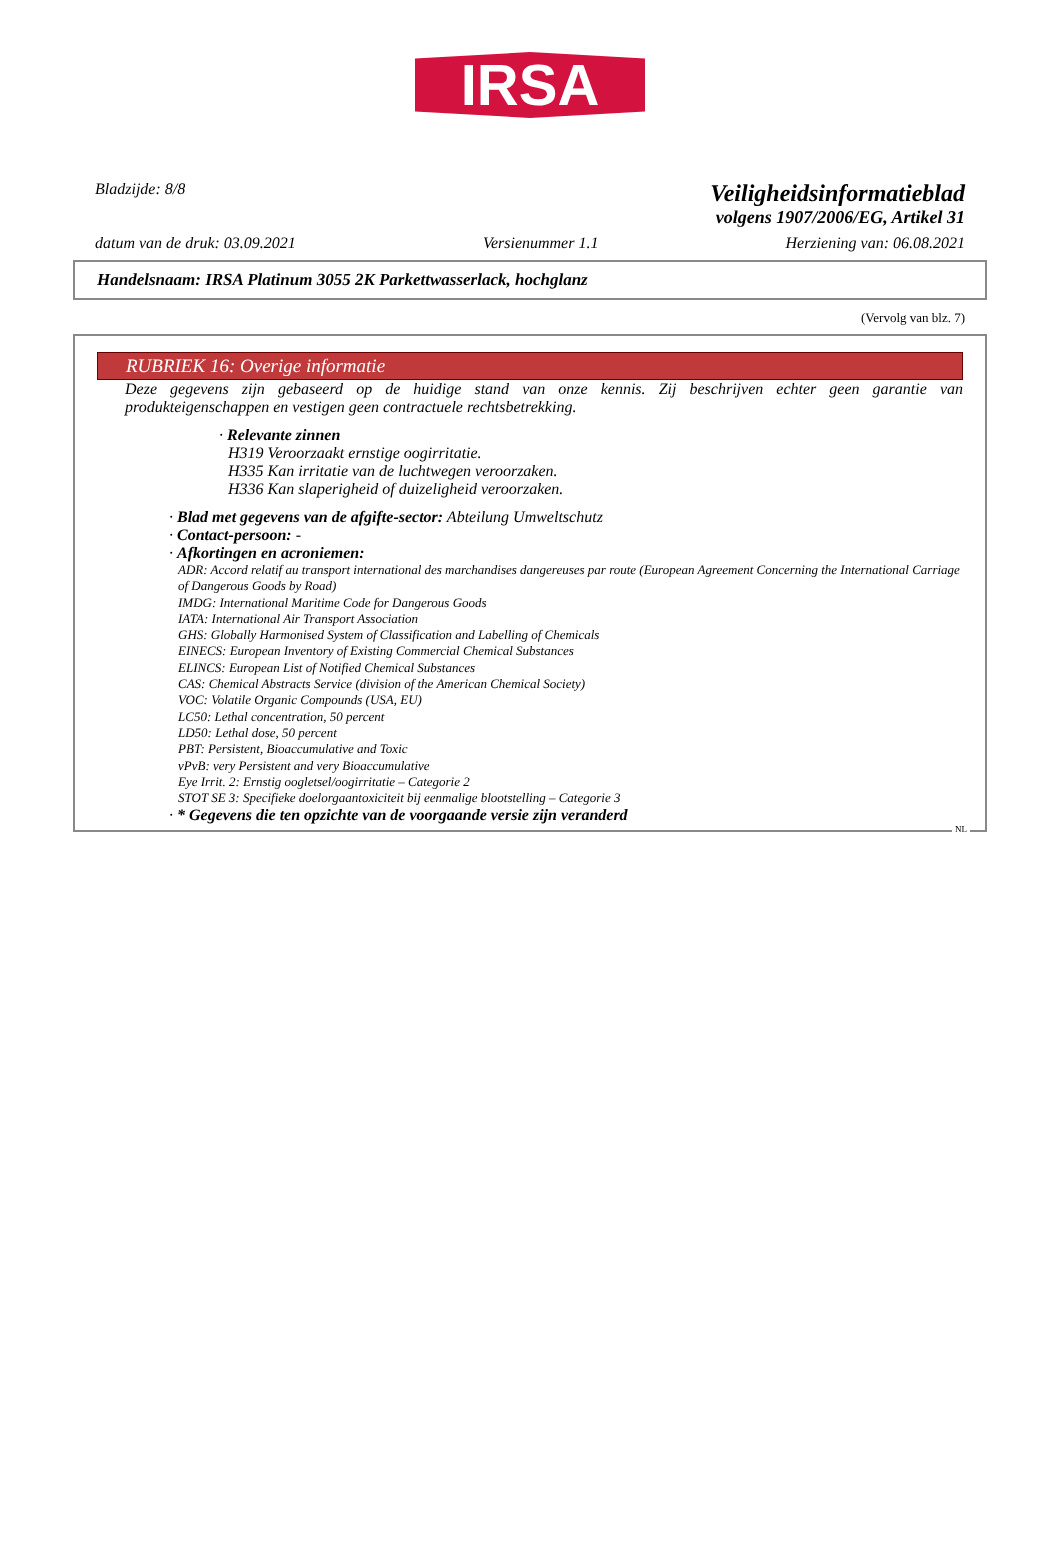IRSA
Bladzijde: 8/8 Veiligheidsinformatieblad
volgens 1907/2006/EG, Artikel 31
datum van de druk: 03.09.2021 Versienummer 1.1 Herziening van: 06.08.2021
Handelsnaam: IRSA Platinum 3055 2K Parkettwasserlack, hochglanz
(Vervolg van blz. 7)
RUBRIEK 16: Overige informatie
Deze gegevens zijn gebaseerd op de huidige stand van onze kennis. Zij beschrijven echter geen garantie van produkteigenschappen en vestigen geen contractuele rechtsbetrekking.
· Relevante zinnen
H319 Veroorzaakt ernstige oogirritatie.
H335 Kan irritatie van de luchtwegen veroorzaken.
H336 Kan slaperigheid of duizeligheid veroorzaken.
· Blad met gegevens van de afgifte-sector: Abteilung Umweltschutz
· Contact-persoon: -
· Afkortingen en acroniemen:
ADR: Accord relatif au transport international des marchandises dangereuses par route (European Agreement Concerning the International Carriage of Dangerous Goods by Road)
IMDG: International Maritime Code for Dangerous Goods
IATA: International Air Transport Association
GHS: Globally Harmonised System of Classification and Labelling of Chemicals
EINECS: European Inventory of Existing Commercial Chemical Substances
ELINCS: European List of Notified Chemical Substances
CAS: Chemical Abstracts Service (division of the American Chemical Society)
VOC: Volatile Organic Compounds (USA, EU)
LC50: Lethal concentration, 50 percent
LD50: Lethal dose, 50 percent
PBT: Persistent, Bioaccumulative and Toxic
vPvB: very Persistent and very Bioaccumulative
Eye Irrit. 2: Ernstig oogletsel/oogirritatie – Categorie 2
STOT SE 3: Specifieke doelorgaantoxiciteit bij eenmalige blootstelling – Categorie 3
· * Gegevens die ten opzichte van de voorgaande versie zijn veranderd
NL